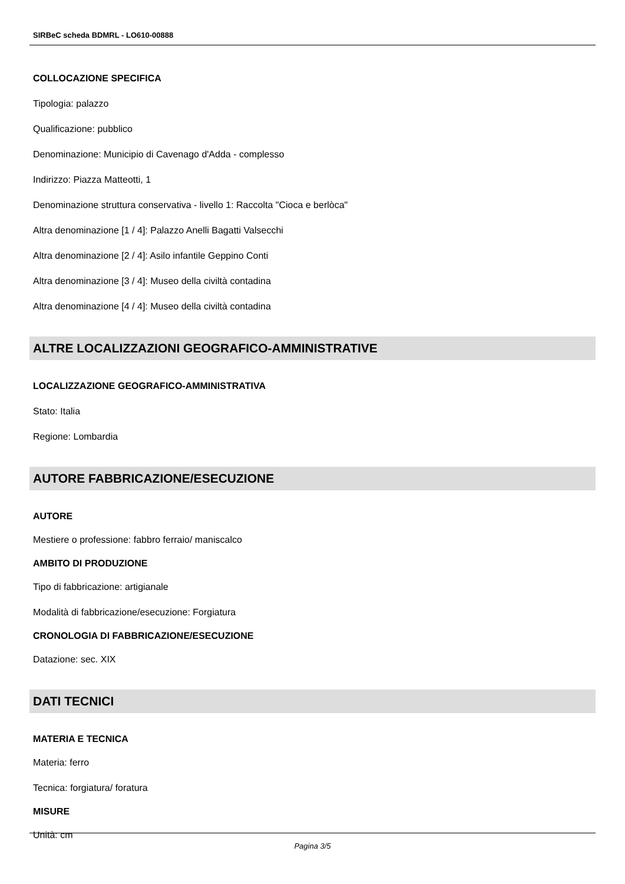SIRBeC scheda BDMRL - LO610-00888
COLLOCAZIONE SPECIFICA
Tipologia: palazzo
Qualificazione: pubblico
Denominazione: Municipio di Cavenago d'Adda - complesso
Indirizzo: Piazza Matteotti, 1
Denominazione struttura conservativa - livello 1: Raccolta "Cioca e berlòca"
Altra denominazione [1 / 4]: Palazzo Anelli Bagatti Valsecchi
Altra denominazione [2 / 4]: Asilo infantile Geppino Conti
Altra denominazione [3 / 4]: Museo della civiltà contadina
Altra denominazione [4 / 4]: Museo della civiltà contadina
ALTRE LOCALIZZAZIONI GEOGRAFICO-AMMINISTRATIVE
LOCALIZZAZIONE GEOGRAFICO-AMMINISTRATIVA
Stato: Italia
Regione: Lombardia
AUTORE FABBRICAZIONE/ESECUZIONE
AUTORE
Mestiere o professione: fabbro ferraio/ maniscalco
AMBITO DI PRODUZIONE
Tipo di fabbricazione: artigianale
Modalità di fabbricazione/esecuzione: Forgiatura
CRONOLOGIA DI FABBRICAZIONE/ESECUZIONE
Datazione: sec. XIX
DATI TECNICI
MATERIA E TECNICA
Materia: ferro
Tecnica: forgiatura/ foratura
MISURE
Unità: cm
Pagina 3/5